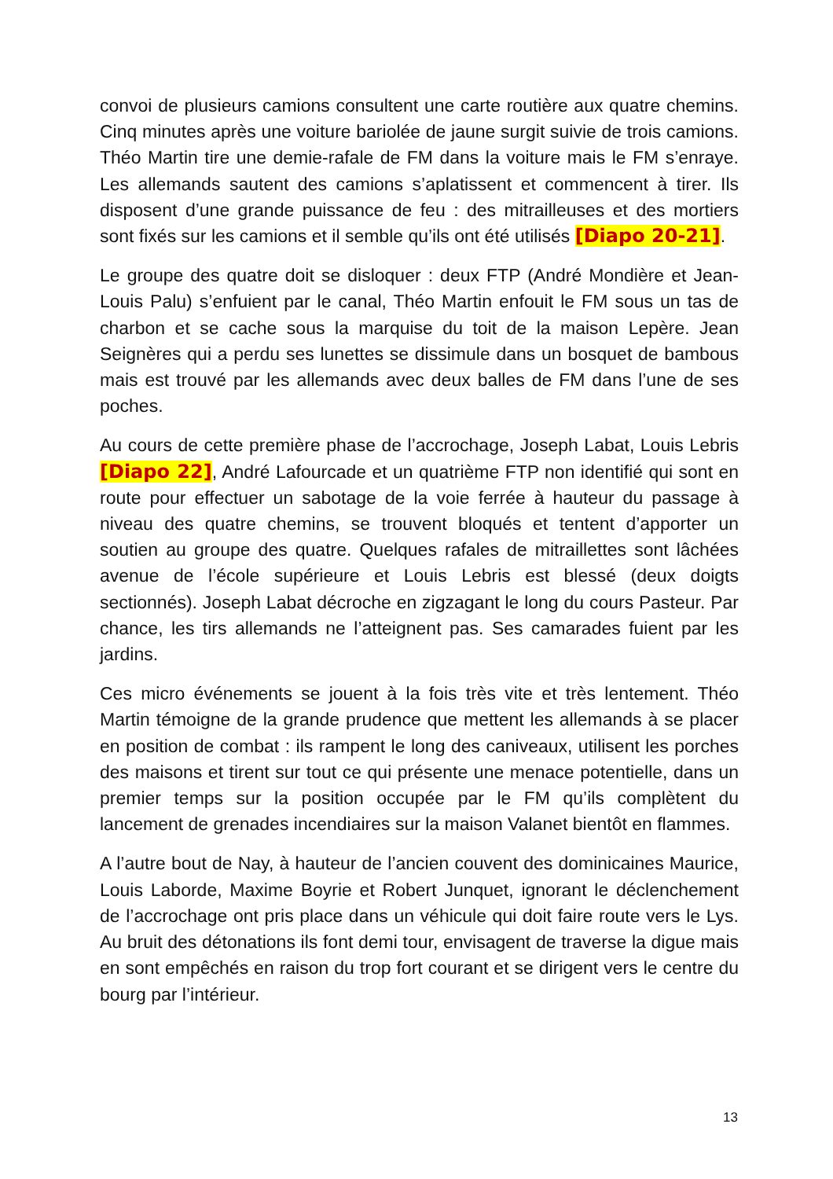convoi de plusieurs camions consultent une carte routière aux quatre chemins. Cinq minutes après une voiture bariolée de jaune surgit suivie de trois camions. Théo Martin tire une demie-rafale de FM dans la voiture mais le FM s’enraye. Les allemands sautent des camions s’aplatissent et commencent à tirer. Ils disposent d’une grande puissance de feu : des mitrailleuses et des mortiers sont fixés sur les camions et il semble qu’ils ont été utilisés [Diapo 20-21].
Le groupe des quatre doit se disloquer : deux FTP (André Mondière et Jean-Louis Palu) s’enfuient par le canal, Théo Martin enfouit le FM sous un tas de charbon et se cache sous la marquise du toit de la maison Lepère. Jean Seignères qui a perdu ses lunettes se dissimule dans un bosquet de bambous mais est trouvé par les allemands avec deux balles de FM dans l’une de ses poches.
Au cours de cette première phase de l’accrochage, Joseph Labat, Louis Lebris [Diapo 22], André Lafourcade et un quatrième FTP non identifié qui sont en route pour effectuer un sabotage de la voie ferrée à hauteur du passage à niveau des quatre chemins, se trouvent bloqués et tentent d’apporter un soutien au groupe des quatre. Quelques rafales de mitraillettes sont lâchées avenue de l’école supérieure et Louis Lebris est blessé (deux doigts sectionnés). Joseph Labat décroche en zigzagant le long du cours Pasteur. Par chance, les tirs allemands ne l’atteignent pas. Ses camarades fuient par les jardins.
Ces micro événements se jouent à la fois très vite et très lentement. Théo Martin témoigne de la grande prudence que mettent les allemands à se placer en position de combat : ils rampent le long des caniveaux, utilisent les porches des maisons et tirent sur tout ce qui présente une menace potentielle, dans un premier temps sur la position occupée par le FM qu’ils complètent du lancement de grenades incendiaires sur la maison Valanet bientôt en flammes.
A l’autre bout de Nay, à hauteur de l’ancien couvent des dominicaines Maurice, Louis Laborde, Maxime Boyrie et Robert Junquet, ignorant le déclenchement de l’accrochage ont pris place dans un véhicule qui doit faire route vers le Lys. Au bruit des détonations ils font demi tour, envisagent de traverse la digue mais en sont empêchés en raison du trop fort courant et se dirigent vers le centre du bourg par l’intérieur.
13